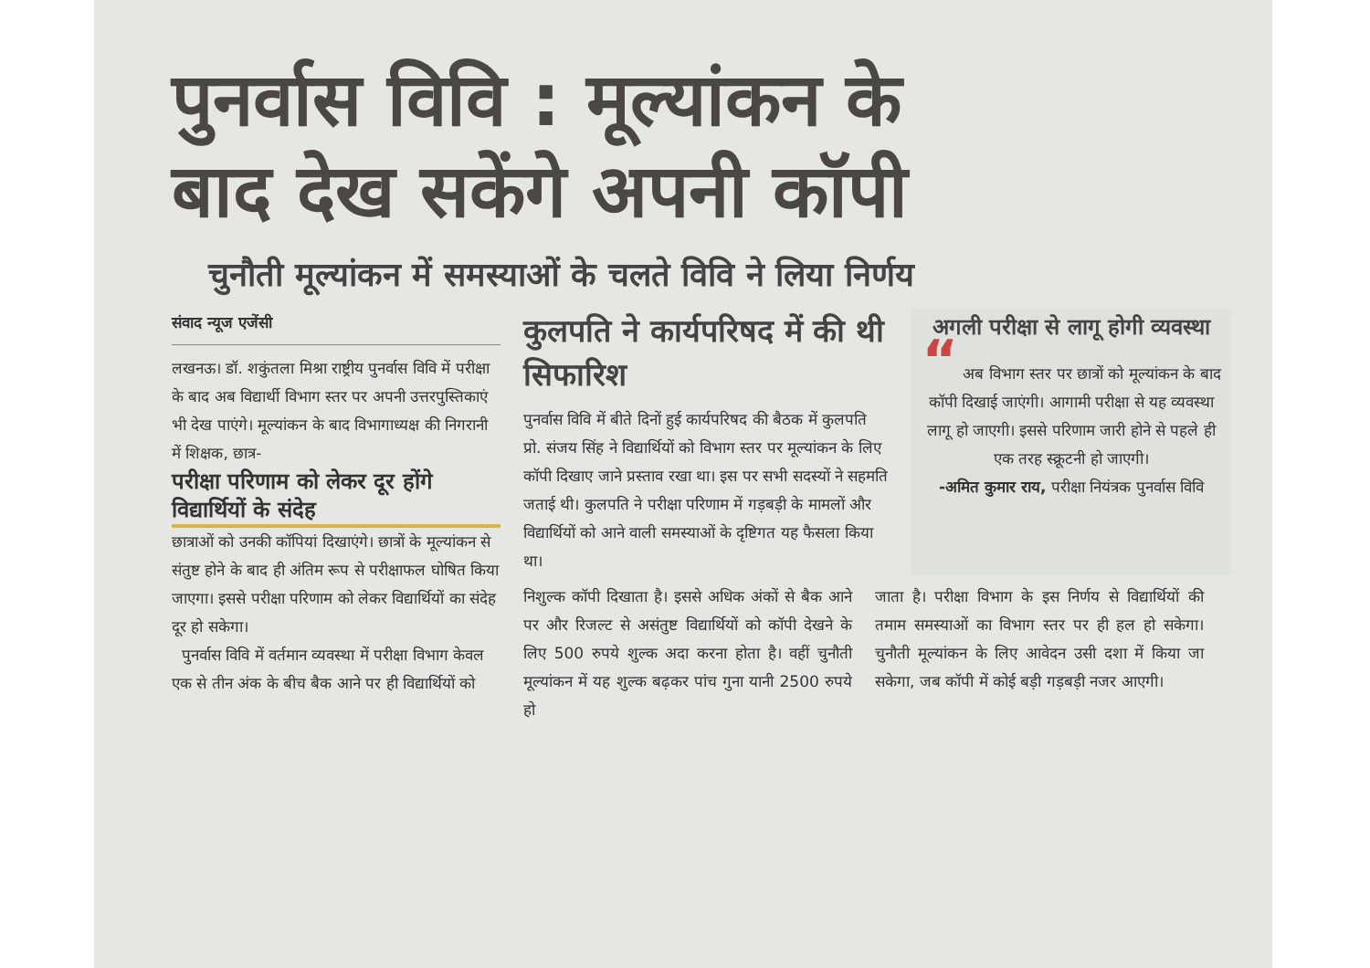पुनर्वास विवि : मूल्यांकन के
बाद देख सकेंगे अपनी कॉपी
चुनौती मूल्यांकन में समस्याओं के चलते विवि ने लिया निर्णय
संवाद न्यूज एजेंसी
लखनऊ। डॉ. शकुंतला मिश्रा राष्ट्रीय पुनर्वास विवि में परीक्षा के बाद अब विद्यार्थी विभाग स्तर पर अपनी उत्तरपुस्तिकाएं भी देख पाएंगे। मूल्यांकन के बाद विभागाध्यक्ष की निगरानी में शिक्षक, छात्र-
परीक्षा परिणाम को लेकर दूर होंगे विद्यार्थियों के संदेह
छात्राओं को उनकी कॉपियां दिखाएंगे। छात्रों के मूल्यांकन से संतुष्ट होने के बाद ही अंतिम रूप से परीक्षाफल घोषित किया जाएगा। इससे परीक्षा परिणाम को लेकर विद्यार्थियों का संदेह दूर हो सकेगा।
पुनर्वास विवि में वर्तमान व्यवस्था में परीक्षा विभाग केवल एक से तीन अंक के बीच बैक आने पर ही विद्यार्थियों को
कुलपति ने कार्यपरिषद में की थी सिफारिश
पुनर्वास विवि में बीते दिनों हुई कार्यपरिषद की बैठक में कुलपति प्रो. संजय सिंह ने विद्यार्थियों को विभाग स्तर पर मूल्यांकन के लिए कॉपी दिखाए जाने प्रस्ताव रखा था। इस पर सभी सदस्यों ने सहमति जताई थी। कुलपति ने परीक्षा परिणाम में गड़बड़ी के मामलों और विद्यार्थियों को आने वाली समस्याओं के दृष्टिगत यह फैसला किया था।
अगली परीक्षा से लागू होगी व्यवस्था
“ अब विभाग स्तर पर छात्रों को मूल्यांकन के बाद कॉपी दिखाई जाएंगी। आगामी परीक्षा से यह व्यवस्था लागू हो जाएगी। इससे परिणाम जारी होने से पहले ही एक तरह स्क्रूटनी हो जाएगी।
-अमित कुमार राय, परीक्षा नियंत्रक पुनर्वास विवि
निशुल्क कॉपी दिखाता है। इससे अधिक अंकों से बैक आने पर और रिजल्ट से असंतुष्ट विद्यार्थियों को कॉपी देखने के लिए 500 रुपये शुल्क अदा करना होता है। वहीं चुनौती मूल्यांकन में यह शुल्क बढ़कर पांच गुना यानी 2500 रुपये हो
जाता है। परीक्षा विभाग के इस निर्णय से विद्यार्थियों की तमाम समस्याओं का विभाग स्तर पर ही हल हो सकेगा। चुनौती मूल्यांकन के लिए आवेदन उसी दशा में किया जा सकेगा, जब कॉपी में कोई बड़ी गड़बड़ी नजर आएगी।